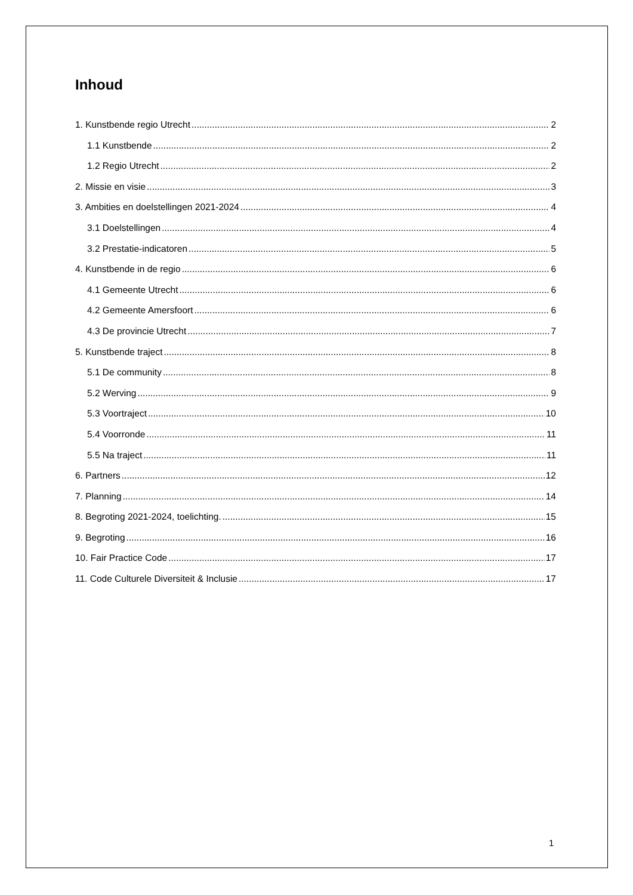Inhoud
1. Kunstbende regio Utrecht 2
1.1 Kunstbende 2
1.2 Regio Utrecht 2
2. Missie en visie 3
3. Ambities en doelstellingen 2021-2024 4
3.1 Doelstellingen 4
3.2 Prestatie-indicatoren 5
4. Kunstbende in de regio 6
4.1 Gemeente Utrecht 6
4.2 Gemeente Amersfoort 6
4.3 De provincie Utrecht 7
5. Kunstbende traject 8
5.1 De community 8
5.2 Werving 9
5.3 Voortraject 10
5.4 Voorronde 11
5.5 Na traject 11
6. Partners 12
7. Planning 14
8. Begroting 2021-2024, toelichting. 15
9. Begroting 16
10. Fair Practice Code 17
11. Code Culturele Diversiteit & Inclusie 17
1